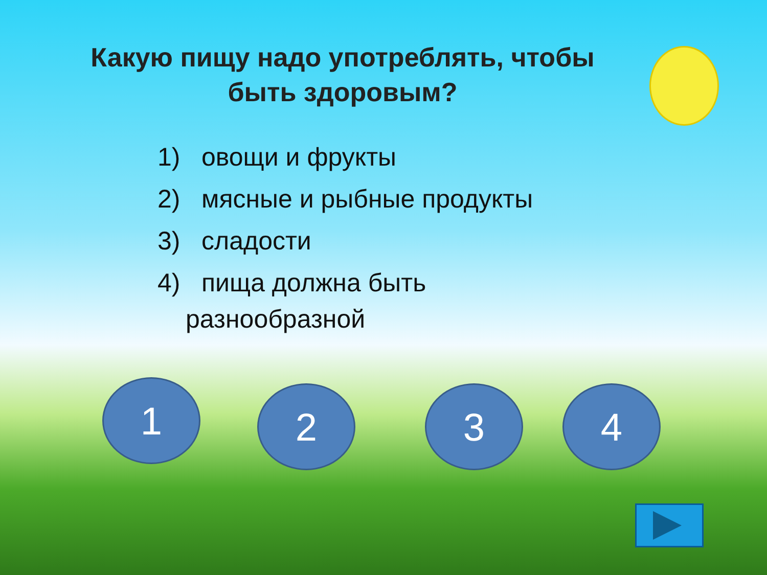Какую пищу надо употреблять, чтобы быть здоровым?
1) овощи и фрукты
2) мясные и рыбные продукты
3) сладости
4) пища должна быть
разнообразной
1 2 3 4